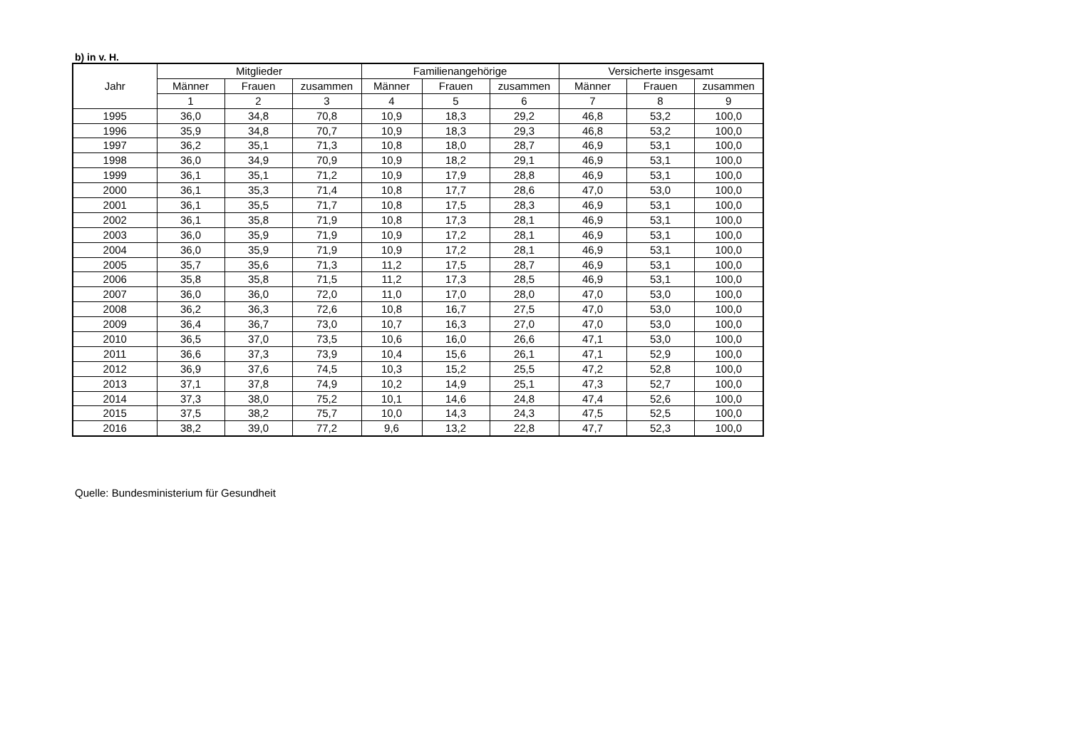b) in v. H.
| Jahr | Mitglieder | | | Familienangehörige | | | Versicherte insgesamt | | |
| --- | --- | --- | --- | --- | --- | --- | --- | --- | --- |
| | Männer | Frauen | zusammen | Männer | Frauen | zusammen | Männer | Frauen | zusammen |
| | 1 | 2 | 3 | 4 | 5 | 6 | 7 | 8 | 9 |
| 1995 | 36,0 | 34,8 | 70,8 | 10,9 | 18,3 | 29,2 | 46,8 | 53,2 | 100,0 |
| 1996 | 35,9 | 34,8 | 70,7 | 10,9 | 18,3 | 29,3 | 46,8 | 53,2 | 100,0 |
| 1997 | 36,2 | 35,1 | 71,3 | 10,8 | 18,0 | 28,7 | 46,9 | 53,1 | 100,0 |
| 1998 | 36,0 | 34,9 | 70,9 | 10,9 | 18,2 | 29,1 | 46,9 | 53,1 | 100,0 |
| 1999 | 36,1 | 35,1 | 71,2 | 10,9 | 17,9 | 28,8 | 46,9 | 53,1 | 100,0 |
| 2000 | 36,1 | 35,3 | 71,4 | 10,8 | 17,7 | 28,6 | 47,0 | 53,0 | 100,0 |
| 2001 | 36,1 | 35,5 | 71,7 | 10,8 | 17,5 | 28,3 | 46,9 | 53,1 | 100,0 |
| 2002 | 36,1 | 35,8 | 71,9 | 10,8 | 17,3 | 28,1 | 46,9 | 53,1 | 100,0 |
| 2003 | 36,0 | 35,9 | 71,9 | 10,9 | 17,2 | 28,1 | 46,9 | 53,1 | 100,0 |
| 2004 | 36,0 | 35,9 | 71,9 | 10,9 | 17,2 | 28,1 | 46,9 | 53,1 | 100,0 |
| 2005 | 35,7 | 35,6 | 71,3 | 11,2 | 17,5 | 28,7 | 46,9 | 53,1 | 100,0 |
| 2006 | 35,8 | 35,8 | 71,5 | 11,2 | 17,3 | 28,5 | 46,9 | 53,1 | 100,0 |
| 2007 | 36,0 | 36,0 | 72,0 | 11,0 | 17,0 | 28,0 | 47,0 | 53,0 | 100,0 |
| 2008 | 36,2 | 36,3 | 72,6 | 10,8 | 16,7 | 27,5 | 47,0 | 53,0 | 100,0 |
| 2009 | 36,4 | 36,7 | 73,0 | 10,7 | 16,3 | 27,0 | 47,0 | 53,0 | 100,0 |
| 2010 | 36,5 | 37,0 | 73,5 | 10,6 | 16,0 | 26,6 | 47,1 | 53,0 | 100,0 |
| 2011 | 36,6 | 37,3 | 73,9 | 10,4 | 15,6 | 26,1 | 47,1 | 52,9 | 100,0 |
| 2012 | 36,9 | 37,6 | 74,5 | 10,3 | 15,2 | 25,5 | 47,2 | 52,8 | 100,0 |
| 2013 | 37,1 | 37,8 | 74,9 | 10,2 | 14,9 | 25,1 | 47,3 | 52,7 | 100,0 |
| 2014 | 37,3 | 38,0 | 75,2 | 10,1 | 14,6 | 24,8 | 47,4 | 52,6 | 100,0 |
| 2015 | 37,5 | 38,2 | 75,7 | 10,0 | 14,3 | 24,3 | 47,5 | 52,5 | 100,0 |
| 2016 | 38,2 | 39,0 | 77,2 | 9,6 | 13,2 | 22,8 | 47,7 | 52,3 | 100,0 |
Quelle: Bundesministerium für Gesundheit